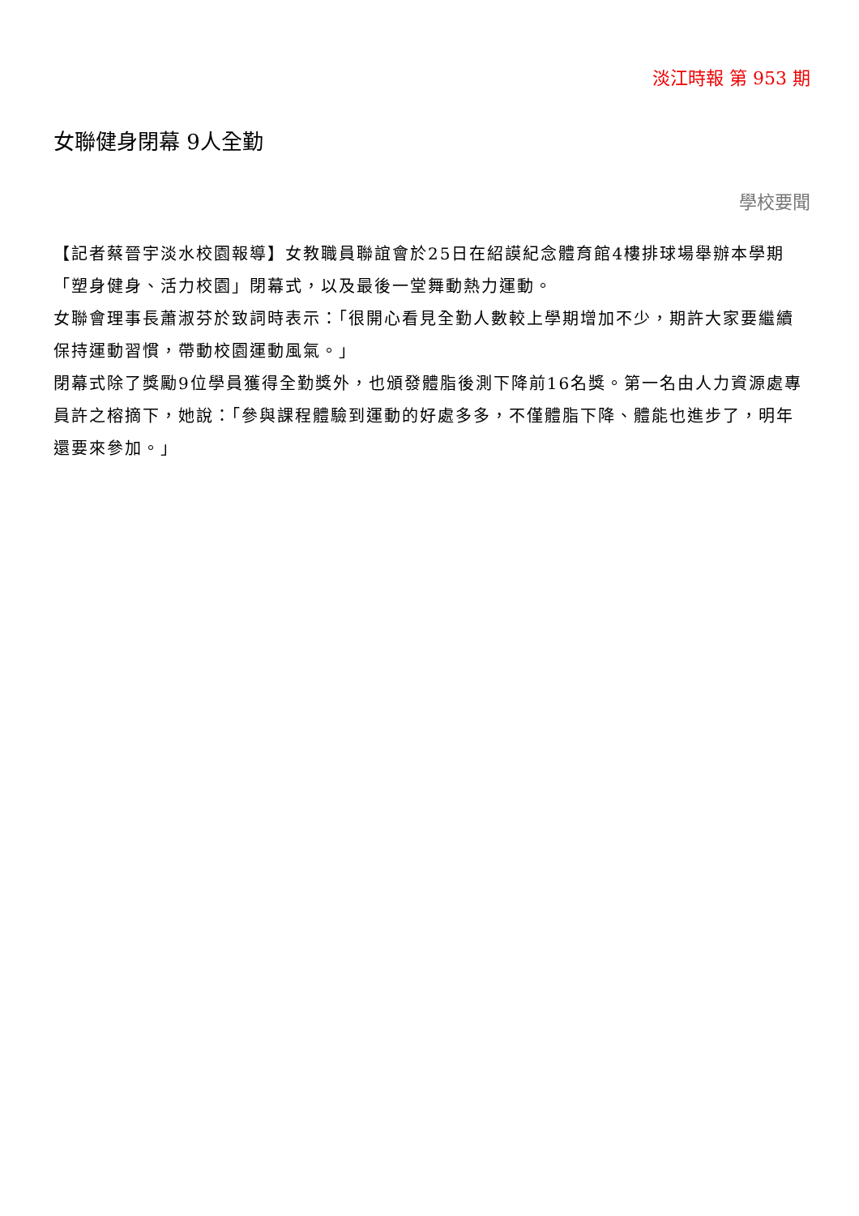淡江時報 第 953 期
女聯健身閉幕 9人全勤
學校要聞
【記者蔡晉宇淡水校園報導】女教職員聯誼會於25日在紹謨紀念體育館4樓排球場舉辦本學期「塑身健身、活力校園」閉幕式，以及最後一堂舞動熱力運動。
女聯會理事長蕭淑芬於致詞時表示：「很開心看見全勤人數較上學期增加不少，期許大家要繼續保持運動習慣，帶動校園運動風氣。」
閉幕式除了獎勵9位學員獲得全勤獎外，也頒發體脂後測下降前16名獎。第一名由人力資源處專員許之榕摘下，她說：「參與課程體驗到運動的好處多多，不僅體脂下降、體能也進步了，明年還要來參加。」